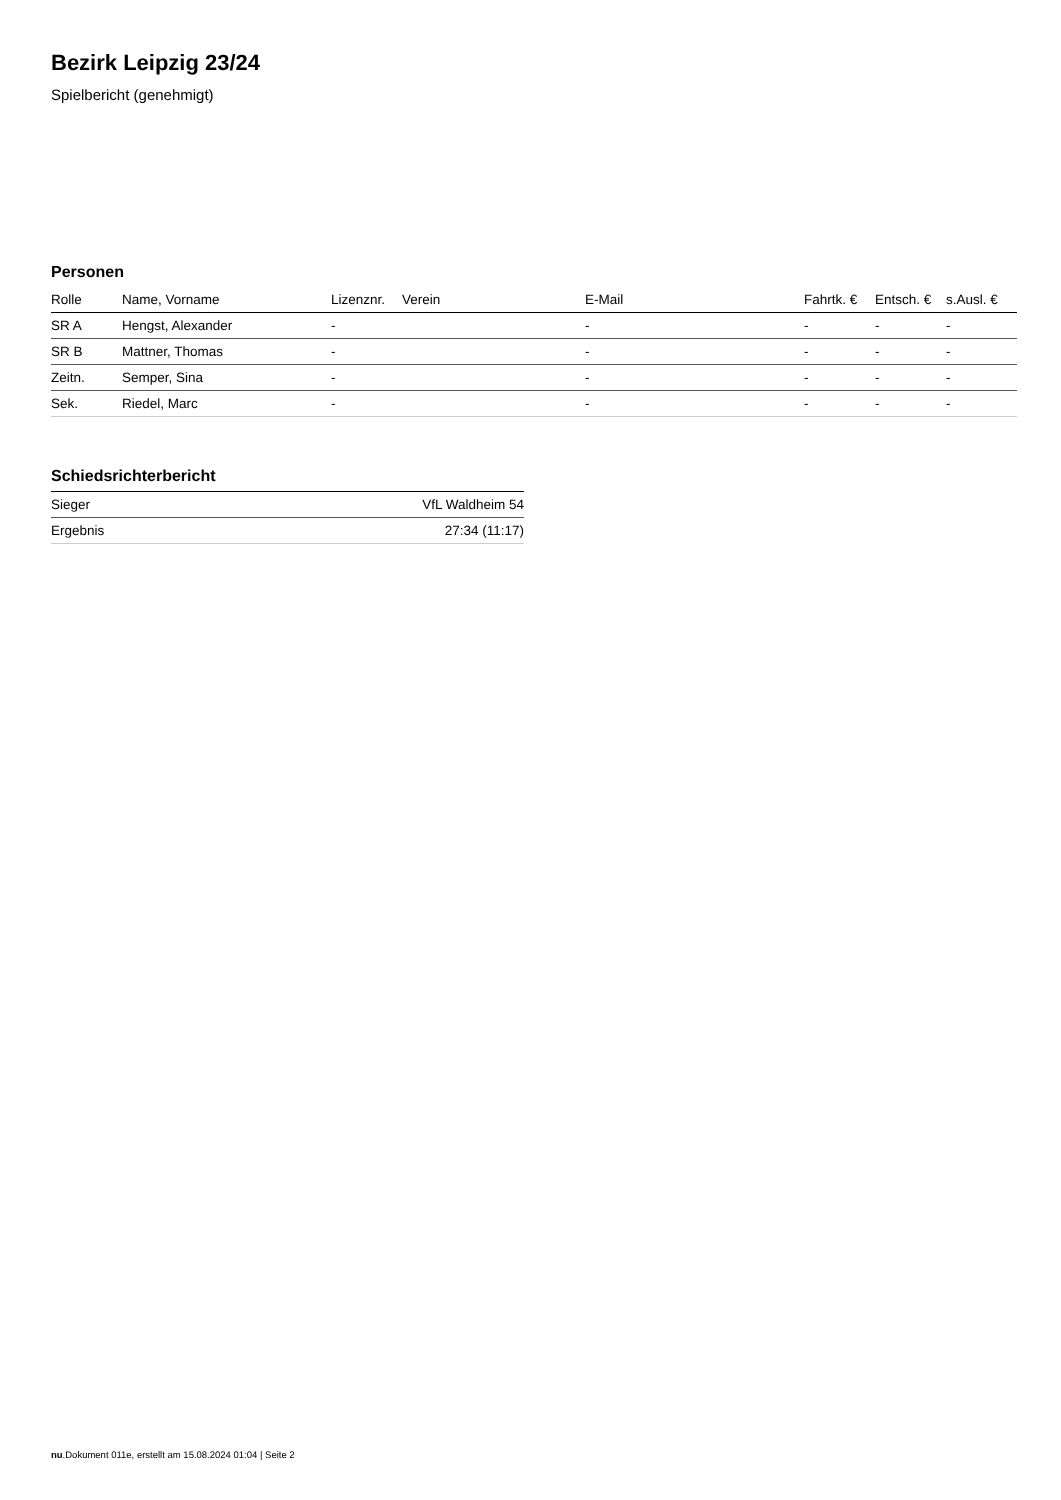Bezirk Leipzig 23/24
Spielbericht (genehmigt)
Personen
| Rolle | Name, Vorname | Lizenznr. | Verein | E-Mail | Fahrtk. € | Entsch. € | s.Ausl. € |
| --- | --- | --- | --- | --- | --- | --- | --- |
| SR A | Hengst, Alexander | - | | - | - | - | - |
| SR B | Mattner, Thomas | - | | - | - | - | - |
| Zeitn. | Semper, Sina | - | | - | - | - | - |
| Sek. | Riedel, Marc | - | | - | - | - | - |
Schiedsrichterbericht
| Sieger | VfL Waldheim 54 |
| Ergebnis | 27:34 (11:17) |
nu.Dokument 011e, erstellt am 15.08.2024 01:04 | Seite 2